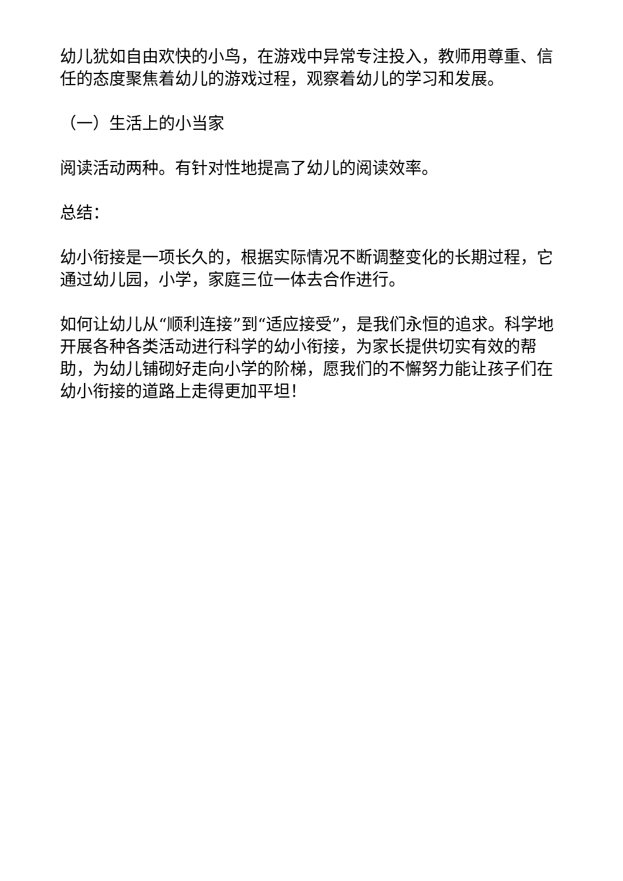幼儿犹如自由欢快的小鸟，在游戏中异常专注投入，教师用尊重、信任的态度聚焦着幼儿的游戏过程，观察着幼儿的学习和发展。
（一）生活上的小当家
阅读活动两种。有针对性地提高了幼儿的阅读效率。
总结：
幼小衔接是一项长久的，根据实际情况不断调整变化的长期过程，它通过幼儿园，小学，家庭三位一体去合作进行。
如何让幼儿从“顺利连接”到“适应接受”，是我们永恒的追求。科学地开展各种各类活动进行科学的幼小衔接，为家长提供切实有效的帮助，为幼儿铺砌好走向小学的阶梯，愿我们的不懈努力能让孩子们在幼小衔接的道路上走得更加平坦！